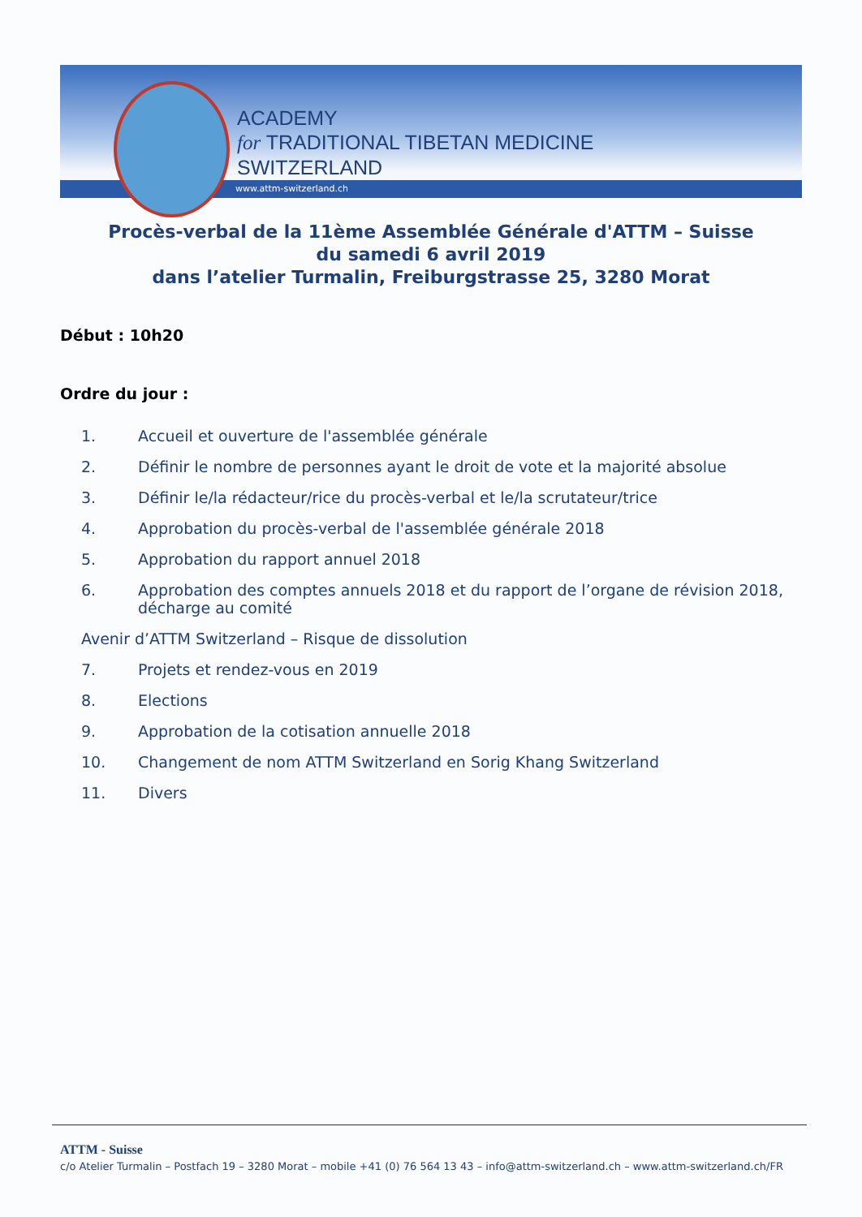ACADEMY
for TRADITIONAL TIBETAN MEDICINE
SWITZERLAND
www.attm-switzerland.ch
Procès-verbal de la 11ème Assemblée Générale d'ATTM – Suisse
du samedi 6 avril 2019
dans l’atelier Turmalin, Freiburgstrasse 25, 3280 Morat
Début : 10h20
Ordre du jour :
1. Accueil et ouverture de l'assemblée générale
2. Définir le nombre de personnes ayant le droit de vote et la majorité absolue
3. Définir le/la rédacteur/rice du procès-verbal et le/la scrutateur/trice
4. Approbation du procès-verbal de l'assemblée générale 2018
5. Approbation du rapport annuel 2018
6. Approbation des comptes annuels 2018 et du rapport de l’organe de révision 2018, décharge au comité
Avenir d’ATTM Switzerland – Risque de dissolution
7. Projets et rendez-vous en 2019
8. Elections
9. Approbation de la cotisation annuelle 2018
10. Changement de nom ATTM Switzerland en Sorig Khang Switzerland
11. Divers
ATTM - Suisse
c/o Atelier Turmalin – Postfach 19 – 3280 Morat – mobile +41 (0) 76 564 13 43 – info@attm-switzerland.ch – www.attm-switzerland.ch/FR